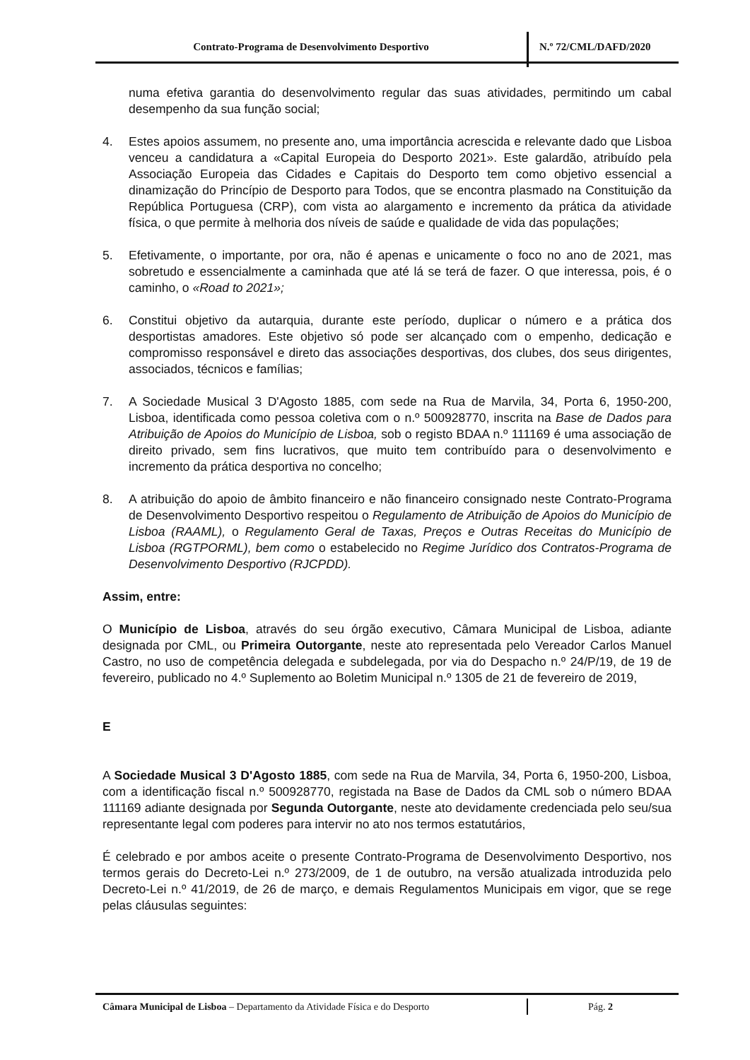Contrato-Programa de Desenvolvimento Desportivo
N.º 72/CML/DAFD/2020
numa efetiva garantia do desenvolvimento regular das suas atividades, permitindo um cabal desempenho da sua função social;
4. Estes apoios assumem, no presente ano, uma importância acrescida e relevante dado que Lisboa venceu a candidatura a «Capital Europeia do Desporto 2021». Este galardão, atribuído pela Associação Europeia das Cidades e Capitais do Desporto tem como objetivo essencial a dinamização do Princípio de Desporto para Todos, que se encontra plasmado na Constituição da República Portuguesa (CRP), com vista ao alargamento e incremento da prática da atividade física, o que permite à melhoria dos níveis de saúde e qualidade de vida das populações;
5. Efetivamente, o importante, por ora, não é apenas e unicamente o foco no ano de 2021, mas sobretudo e essencialmente a caminhada que até lá se terá de fazer. O que interessa, pois, é o caminho, o «Road to 2021»;
6. Constitui objetivo da autarquia, durante este período, duplicar o número e a prática dos desportistas amadores. Este objetivo só pode ser alcançado com o empenho, dedicação e compromisso responsável e direto das associações desportivas, dos clubes, dos seus dirigentes, associados, técnicos e famílias;
7. A Sociedade Musical 3 D'Agosto 1885, com sede na Rua de Marvila, 34, Porta 6, 1950-200, Lisboa, identificada como pessoa coletiva com o n.º 500928770, inscrita na Base de Dados para Atribuição de Apoios do Município de Lisboa, sob o registo BDAA n.º 111169 é uma associação de direito privado, sem fins lucrativos, que muito tem contribuído para o desenvolvimento e incremento da prática desportiva no concelho;
8. A atribuição do apoio de âmbito financeiro e não financeiro consignado neste Contrato-Programa de Desenvolvimento Desportivo respeitou o Regulamento de Atribuição de Apoios do Município de Lisboa (RAAML), o Regulamento Geral de Taxas, Preços e Outras Receitas do Município de Lisboa (RGTPORML), bem como o estabelecido no Regime Jurídico dos Contratos-Programa de Desenvolvimento Desportivo (RJCPDD).
Assim, entre:
O Município de Lisboa, através do seu órgão executivo, Câmara Municipal de Lisboa, adiante designada por CML, ou Primeira Outorgante, neste ato representada pelo Vereador Carlos Manuel Castro, no uso de competência delegada e subdelegada, por via do Despacho n.º 24/P/19, de 19 de fevereiro, publicado no 4.º Suplemento ao Boletim Municipal n.º 1305 de 21 de fevereiro de 2019,
E
A Sociedade Musical 3 D'Agosto 1885, com sede na Rua de Marvila, 34, Porta 6, 1950-200, Lisboa, com a identificação fiscal n.º 500928770, registada na Base de Dados da CML sob o número BDAA 111169 adiante designada por Segunda Outorgante, neste ato devidamente credenciada pelo seu/sua representante legal com poderes para intervir no ato nos termos estatutários,
É celebrado e por ambos aceite o presente Contrato-Programa de Desenvolvimento Desportivo, nos termos gerais do Decreto-Lei n.º 273/2009, de 1 de outubro, na versão atualizada introduzida pelo Decreto-Lei n.º 41/2019, de 26 de março, e demais Regulamentos Municipais em vigor, que se rege pelas cláusulas seguintes:
Câmara Municipal de Lisboa – Departamento da Atividade Física e do Desporto
Pág. 2